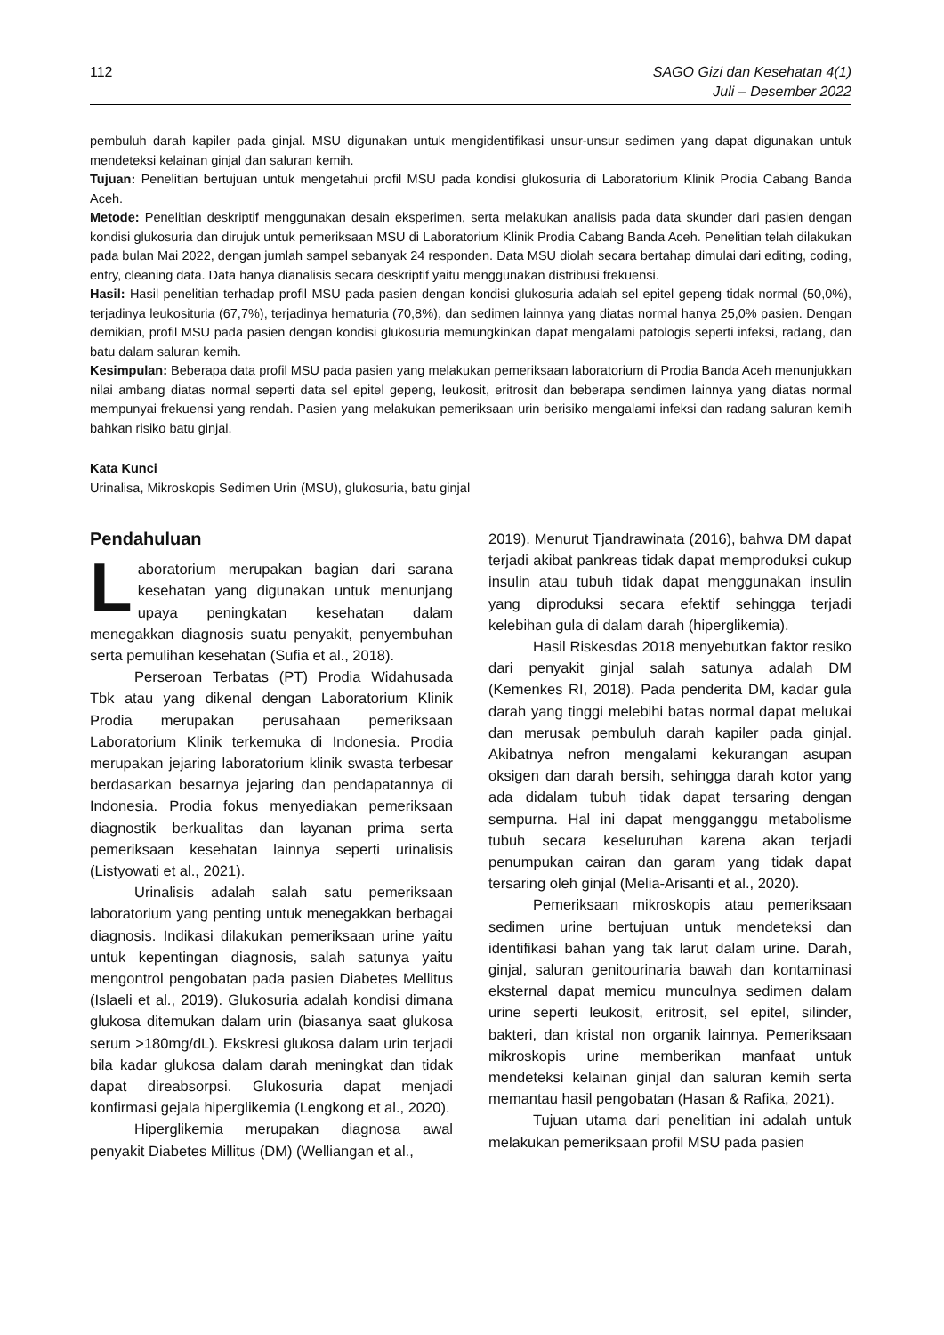112 SAGO Gizi dan Kesehatan 4(1)
Juli – Desember 2022
pembuluh darah kapiler pada ginjal. MSU digunakan untuk mengidentifikasi unsur-unsur sedimen yang dapat digunakan untuk mendeteksi kelainan ginjal dan saluran kemih.
Tujuan: Penelitian bertujuan untuk mengetahui profil MSU pada kondisi glukosuria di Laboratorium Klinik Prodia Cabang Banda Aceh.
Metode: Penelitian deskriptif menggunakan desain eksperimen, serta melakukan analisis pada data skunder dari pasien dengan kondisi glukosuria dan dirujuk untuk pemeriksaan MSU di Laboratorium Klinik Prodia Cabang Banda Aceh. Penelitian telah dilakukan pada bulan Mai 2022, dengan jumlah sampel sebanyak 24 responden. Data MSU diolah secara bertahap dimulai dari editing, coding, entry, cleaning data. Data hanya dianalisis secara deskriptif yaitu menggunakan distribusi frekuensi.
Hasil: Hasil penelitian terhadap profil MSU pada pasien dengan kondisi glukosuria adalah sel epitel gepeng tidak normal (50,0%), terjadinya leukosituria (67,7%), terjadinya hematuria (70,8%), dan sedimen lainnya yang diatas normal hanya 25,0% pasien. Dengan demikian, profil MSU pada pasien dengan kondisi glukosuria memungkinkan dapat mengalami patologis seperti infeksi, radang, dan batu dalam saluran kemih.
Kesimpulan: Beberapa data profil MSU pada pasien yang melakukan pemeriksaan laboratorium di Prodia Banda Aceh menunjukkan nilai ambang diatas normal seperti data sel epitel gepeng, leukosit, eritrosit dan beberapa sendimen lainnya yang diatas normal mempunyai frekuensi yang rendah. Pasien yang melakukan pemeriksaan urin berisiko mengalami infeksi dan radang saluran kemih bahkan risiko batu ginjal.
Kata Kunci
Urinalisa, Mikroskopis Sedimen Urin (MSU), glukosuria, batu ginjal
Pendahuluan
Laboratorium merupakan bagian dari sarana kesehatan yang digunakan untuk menunjang upaya peningkatan kesehatan dalam menegakkan diagnosis suatu penyakit, penyembuhan serta pemulihan kesehatan (Sufia et al., 2018).
Perseroan Terbatas (PT) Prodia Widahusada Tbk atau yang dikenal dengan Laboratorium Klinik Prodia merupakan perusahaan pemeriksaan Laboratorium Klinik terkemuka di Indonesia. Prodia merupakan jejaring laboratorium klinik swasta terbesar berdasarkan besarnya jejaring dan pendapatannya di Indonesia. Prodia fokus menyediakan pemeriksaan diagnostik berkualitas dan layanan prima serta pemeriksaan kesehatan lainnya seperti urinalisis (Listyowati et al., 2021).
Urinalisis adalah salah satu pemeriksaan laboratorium yang penting untuk menegakkan berbagai diagnosis. Indikasi dilakukan pemeriksaan urine yaitu untuk kepentingan diagnosis, salah satunya yaitu mengontrol pengobatan pada pasien Diabetes Mellitus (Islaeli et al., 2019). Glukosuria adalah kondisi dimana glukosa ditemukan dalam urin (biasanya saat glukosa serum >180mg/dL). Ekskresi glukosa dalam urin terjadi bila kadar glukosa dalam darah meningkat dan tidak dapat direabsorpsi. Glukosuria dapat menjadi konfirmasi gejala hiperglikemia (Lengkong et al., 2020).
Hiperglikemia merupakan diagnosa awal penyakit Diabetes Millitus (DM) (Welliangan et al.,
2019). Menurut Tjandrawinata (2016), bahwa DM dapat terjadi akibat pankreas tidak dapat memproduksi cukup insulin atau tubuh tidak dapat menggunakan insulin yang diproduksi secara efektif sehingga terjadi kelebihan gula di dalam darah (hiperglikemia).
Hasil Riskesdas 2018 menyebutkan faktor resiko dari penyakit ginjal salah satunya adalah DM (Kemenkes RI, 2018). Pada penderita DM, kadar gula darah yang tinggi melebihi batas normal dapat melukai dan merusak pembuluh darah kapiler pada ginjal. Akibatnya nefron mengalami kekurangan asupan oksigen dan darah bersih, sehingga darah kotor yang ada didalam tubuh tidak dapat tersaring dengan sempurna. Hal ini dapat mengganggu metabolisme tubuh secara keseluruhan karena akan terjadi penumpukan cairan dan garam yang tidak dapat tersaring oleh ginjal (Melia-Arisanti et al., 2020).
Pemeriksaan mikroskopis atau pemeriksaan sedimen urine bertujuan untuk mendeteksi dan identifikasi bahan yang tak larut dalam urine. Darah, ginjal, saluran genitourinaria bawah dan kontaminasi eksternal dapat memicu munculnya sedimen dalam urine seperti leukosit, eritrosit, sel epitel, silinder, bakteri, dan kristal non organik lainnya. Pemeriksaan mikroskopis urine memberikan manfaat untuk mendeteksi kelainan ginjal dan saluran kemih serta memantau hasil pengobatan (Hasan & Rafika, 2021).
Tujuan utama dari penelitian ini adalah untuk melakukan pemeriksaan profil MSU pada pasien